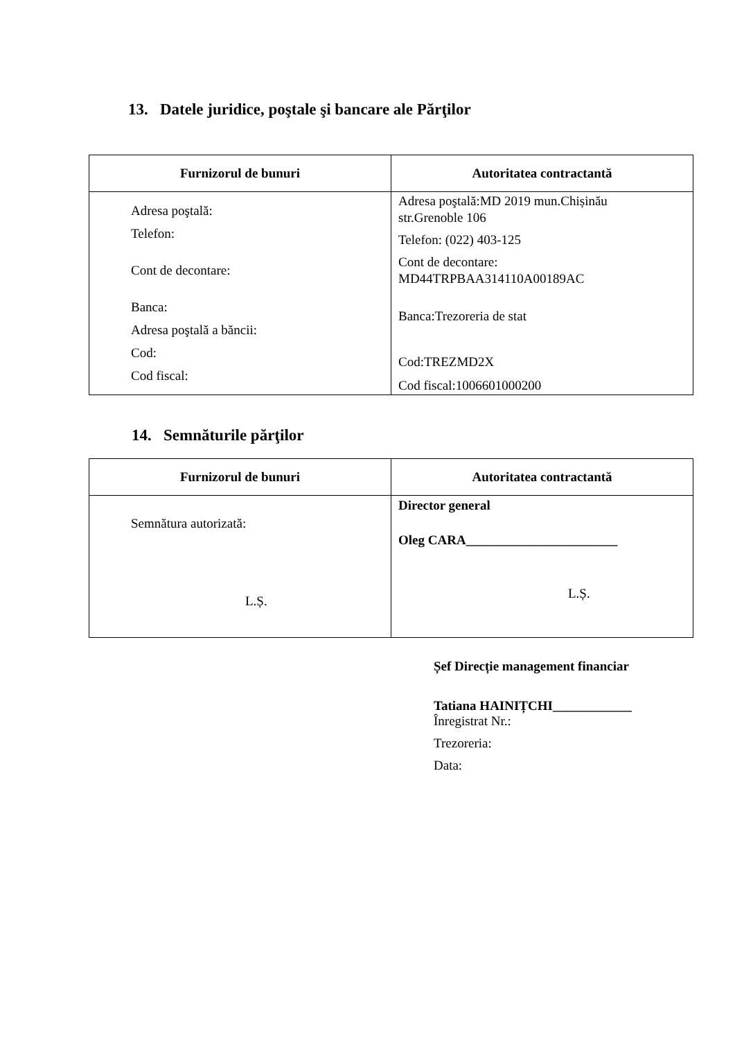13. Datele juridice, poştale şi bancare ale Părţilor
| Furnizorul de bunuri | Autoritatea contractantă |
| --- | --- |
| Adresa poştală: Telefon: Cont de decontare: Banca: Adresa poştală a băncii: Cod: Cod fiscal: | Adresa poştală:MD 2019 mun.Chișinău str.Grenoble 106 Telefon: (022) 403-125 Cont de decontare: MD44TRPBAA314110A00189AC Banca:Trezoreria de stat Cod:TREZMD2X Cod fiscal:1006601000200 |
14. Semnăturile părţilor
| Furnizorul de bunuri | Autoritatea contractantă |
| --- | --- |
| Semnătura autorizată: L.Ș. | Director general Oleg CARA_______________________ L.Ș. |
Șef Direcție management financiar
Tatiana HAINIȚCHI____________
Înregistrat Nr.:
Trezoreria:
Data: